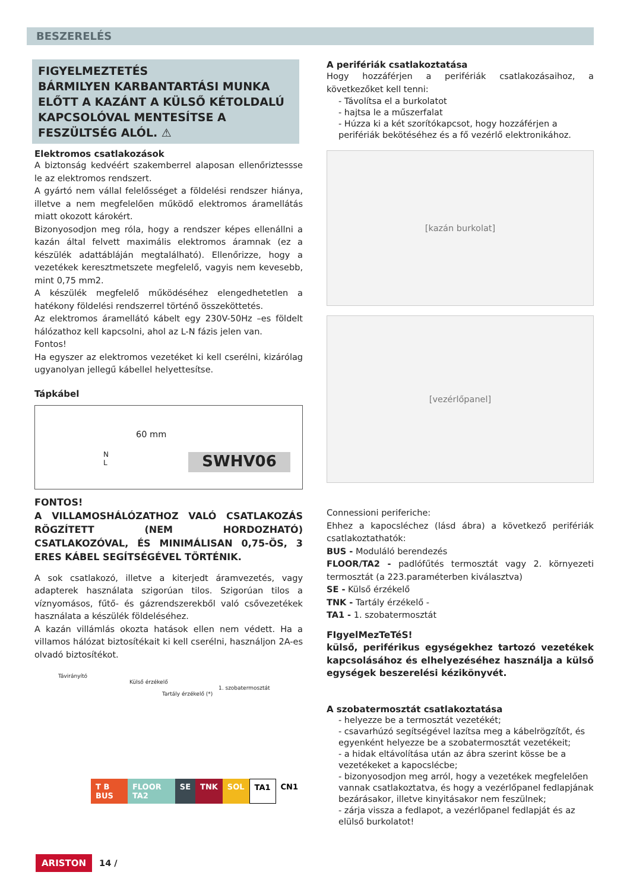BESZERELÉS
FIGYELMEZTETÉS
BÁRMILYEN KARBANTARTÁSI MUNKA ELŐTT A KAZÁNT A KÜLSŐ KÉTOLDALÚ KAPCSOLÓVAL MENTESÍTSE A FESZÜLTSÉG ALÓL. ⚠
Elektromos csatlakozások
A biztonság kedvéért szakemberrel alaposan ellenőriztessse le az elektromos rendszert.
A gyártó nem vállal felelősséget a földelési rendszer hiánya, illetve a nem megfelelően működő elektromos áramellátás miatt okozott károkért.
Bizonyosodjon meg róla, hogy a rendszer képes ellenállni a kazán által felvett maximális elektromos áramnak (ez a készülék adattábláján megtalálható). Ellenőrizze, hogy a vezetékek keresztmetszete megfelelő, vagyis nem kevesebb, mint 0,75 mm2.
A készülék megfelelő működéséhez elengedhetetlen a hatékony földelési rendszerrel történő összeköttetés.
Az elektromos áramellátó kábelt egy 230V-50Hz –es földelt hálózathoz kell kapcsolni, ahol az L-N fázis jelen van.
Fontos!
Ha egyszer az elektromos vezetéket ki kell cserélni, kizárólag ugyanolyan jellegű kábellel helyettesítse.
Tápkábel
60 mm
N
L
SWHV06
FONTOS!
A VILLAMOSHÁLÓZATHOZ VALÓ CSATLAKOZÁS RÖGZÍTETT (NEM HORDOZHATÓ) CSATLAKOZÓVAL, ÉS MINIMÁLISAN 0,75-ÖS, 3 ERES KÁBEL SEGÍTSÉGÉVEL TÖRTÉNIK.
A sok csatlakozó, illetve a kiterjedt áramvezetés, vagy adapterek használata szigorúan tilos. Szigorúan tilos a víznyomásos, fűtő- és gázrendszerekből való csővezetékek használata a készülék földeléséhez.
A kazán villámlás okozta hatások ellen nem védett. Ha a villamos hálózat biztosítékait ki kell cserélni, használjon 2A-es olvadó biztosítékot.
Távirányító
Külső érzékelő
1. szobatermosztát
Tartály érzékelő (*)
T B BUS FLOOR TA2 SE TNK SOL TA1 CN1
A perifériák csatlakoztatása
Hogy hozzáférjen a perifériák csatlakozásaihoz, a következőket kell tenni:
- Távolítsa el a burkolatot
- hajtsa le a műszerfalat
- Húzza ki a két szorítókapcsot, hogy hozzáférjen a perifériák bekötéséhez és a fő vezérlő elektronikához.
[kazán burkolat]
[vezérlőpanel]
Connessioni periferiche:
Ehhez a kapocsléchez (lásd ábra) a következő perifériák csatlakoztathatók:
BUS - Moduláló berendezés
FLOOR/TA2 - padlófűtés termosztát vagy 2. környezeti termosztát (a 223.paraméterben kiválasztva)
SE - Külső érzékelő
TNK - Tartály érzékelő -
TA1 - 1. szobatermosztát
FIgyelMezTeTéS!
külső, periférikus egységekhez tartozó vezetékek kapcsolásához és elhelyezéséhez használja a külső egységek beszerelési kézikönyvét.
A szobatermosztát csatlakoztatása
- helyezze be a termosztát vezetékét;
- csavarhúzó segítségével lazítsa meg a kábelrögzítőt, és egyenként helyezze be a szobatermosztát vezetékeit;
- a hidak eltávolítása után az ábra szerint kösse be a vezetékeket a kapocslécbe;
- bizonyosodjon meg arról, hogy a vezetékek megfelelően vannak csatlakoztatva, és hogy a vezérlőpanel fedlapjának bezárásakor, illetve kinyitásakor nem feszülnek;
- zárja vissza a fedlapot, a vezérlőpanel fedlapját és az elülső burkolatot!
ARISTON 14 /